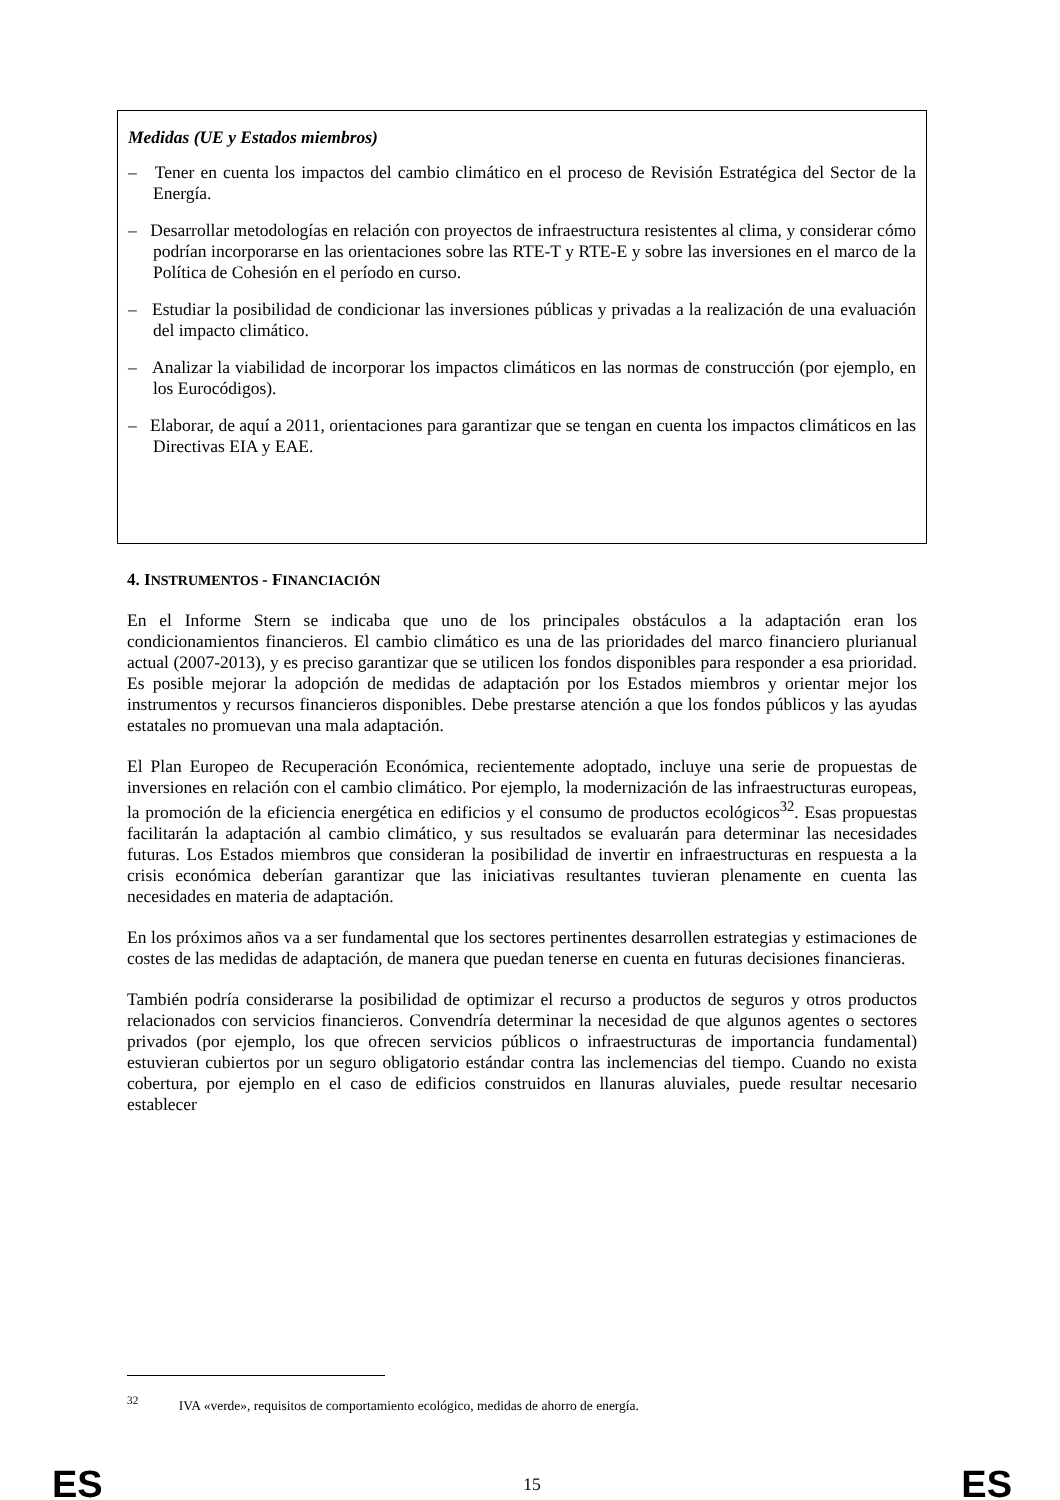Medidas (UE y Estados miembros)
– Tener en cuenta los impactos del cambio climático en el proceso de Revisión Estratégica del Sector de la Energía.
– Desarrollar metodologías en relación con proyectos de infraestructura resistentes al clima, y considerar cómo podrían incorporarse en las orientaciones sobre las RTE-T y RTE-E y sobre las inversiones en el marco de la Política de Cohesión en el período en curso.
– Estudiar la posibilidad de condicionar las inversiones públicas y privadas a la realización de una evaluación del impacto climático.
– Analizar la viabilidad de incorporar los impactos climáticos en las normas de construcción (por ejemplo, en los Eurocódigos).
– Elaborar, de aquí a 2011, orientaciones para garantizar que se tengan en cuenta los impactos climáticos en las Directivas EIA y EAE.
4. INSTRUMENTOS - FINANCIACIÓN
En el Informe Stern se indicaba que uno de los principales obstáculos a la adaptación eran los condicionamientos financieros. El cambio climático es una de las prioridades del marco financiero plurianual actual (2007-2013), y es preciso garantizar que se utilicen los fondos disponibles para responder a esa prioridad. Es posible mejorar la adopción de medidas de adaptación por los Estados miembros y orientar mejor los instrumentos y recursos financieros disponibles. Debe prestarse atención a que los fondos públicos y las ayudas estatales no promuevan una mala adaptación.
El Plan Europeo de Recuperación Económica, recientemente adoptado, incluye una serie de propuestas de inversiones en relación con el cambio climático. Por ejemplo, la modernización de las infraestructuras europeas, la promoción de la eficiencia energética en edificios y el consumo de productos ecológicos<sup>32</sup>. Esas propuestas facilitarán la adaptación al cambio climático, y sus resultados se evaluarán para determinar las necesidades futuras. Los Estados miembros que consideran la posibilidad de invertir en infraestructuras en respuesta a la crisis económica deberían garantizar que las iniciativas resultantes tuvieran plenamente en cuenta las necesidades en materia de adaptación.
En los próximos años va a ser fundamental que los sectores pertinentes desarrollen estrategias y estimaciones de costes de las medidas de adaptación, de manera que puedan tenerse en cuenta en futuras decisiones financieras.
También podría considerarse la posibilidad de optimizar el recurso a productos de seguros y otros productos relacionados con servicios financieros. Convendría determinar la necesidad de que algunos agentes o sectores privados (por ejemplo, los que ofrecen servicios públicos o infraestructuras de importancia fundamental) estuvieran cubiertos por un seguro obligatorio estándar contra las inclemencias del tiempo. Cuando no exista cobertura, por ejemplo en el caso de edificios construidos en llanuras aluviales, puede resultar necesario establecer
<sup>32</sup> IVA «verde», requisitos de comportamiento ecológico, medidas de ahorro de energía.
ES 15 ES